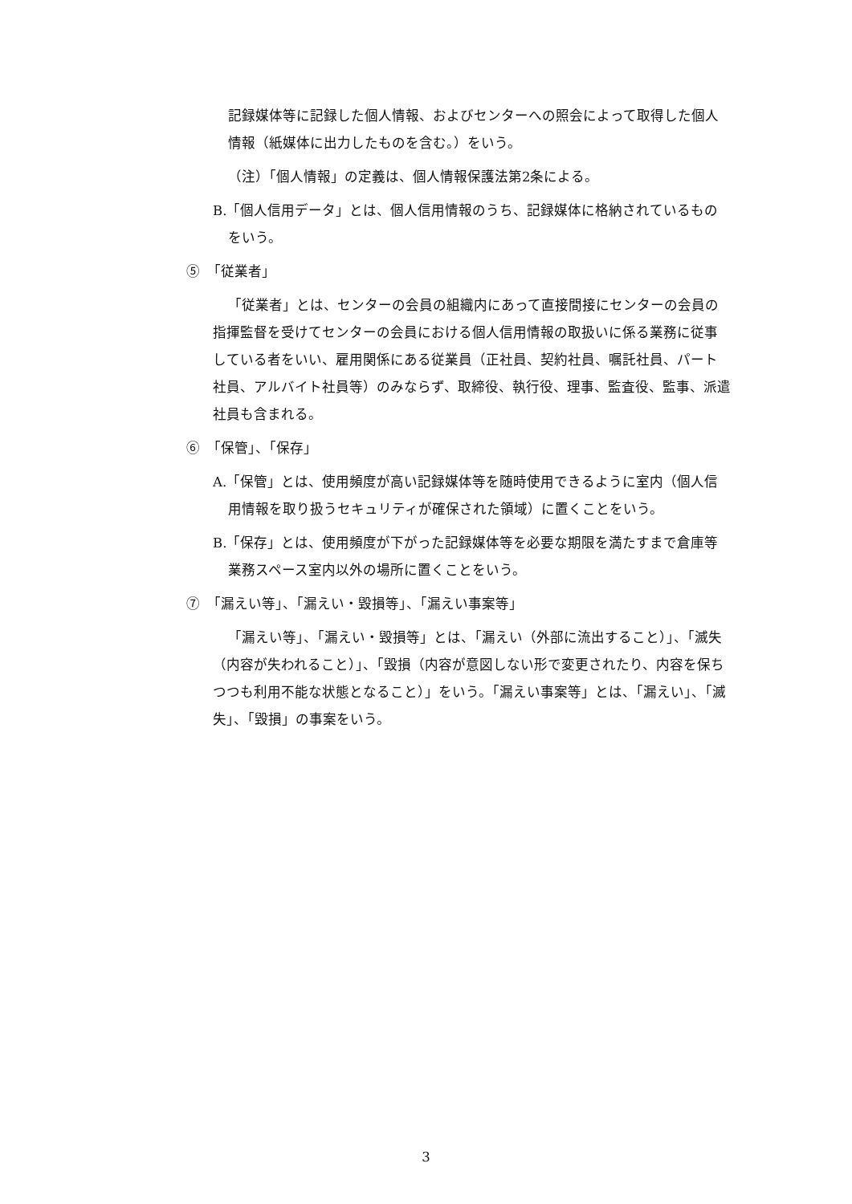記録媒体等に記録した個人情報、およびセンターへの照会によって取得した個人情報（紙媒体に出力したものを含む。）をいう。
（注）「個人情報」の定義は、個人情報保護法第2条による。
B.「個人信用データ」とは、個人信用情報のうち、記録媒体に格納されているものをいう。
⑤　「従業者」
「従業者」とは、センターの会員の組織内にあって直接間接にセンターの会員の指揮監督を受けてセンターの会員における個人信用情報の取扱いに係る業務に従事している者をいい、雇用関係にある従業員（正社員、契約社員、嘱託社員、パート社員、アルバイト社員等）のみならず、取締役、執行役、理事、監査役、監事、派遣社員も含まれる。
⑥　「保管」、「保存」
A.「保管」とは、使用頻度が高い記録媒体等を随時使用できるように室内（個人信用情報を取り扱うセキュリティが確保された領域）に置くことをいう。
B.「保存」とは、使用頻度が下がった記録媒体等を必要な期限を満たすまで倉庫等業務スペース室内以外の場所に置くことをいう。
⑦　「漏えい等」、「漏えい・毀損等」、「漏えい事案等」
「漏えい等」、「漏えい・毀損等」とは、「漏えい（外部に流出すること）」、「滅失（内容が失われること）」、「毀損（内容が意図しない形で変更されたり、内容を保ちつつも利用不能な状態となること）」をいう。「漏えい事案等」とは、「漏えい」、「滅失」、「毀損」の事案をいう。
3